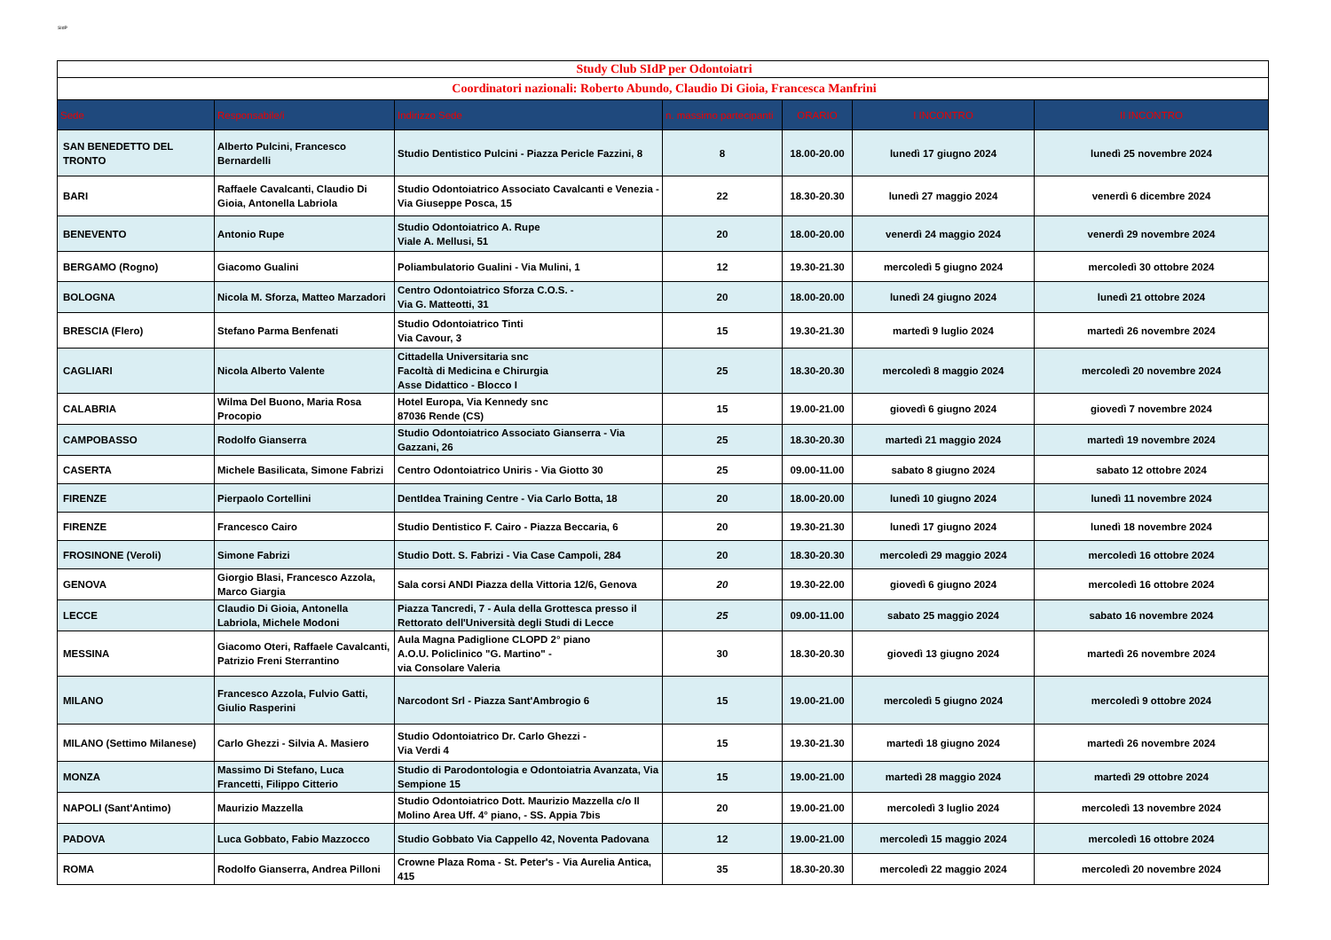SIdP
| Study Club SIdP per Odontoiatri | | | | | | |
| Coordinatori nazionali: Roberto Abundo, Claudio Di Gioia, Francesca Manfrini | | | | | | |
| Sede | Responsabile/i | Indirizzo Sede | n. massimo partecipanti | ORARIO | I INCONTRO | II INCONTRO |
| SAN BENEDETTO DEL TRONTO | Alberto Pulcini, Francesco Bernardelli | Studio Dentistico Pulcini - Piazza Pericle Fazzini, 8 | 8 | 18.00-20.00 | lunedì 17 giugno 2024 | lunedì 25 novembre 2024 |
| BARI | Raffaele Cavalcanti, Claudio Di Gioia, Antonella Labriola | Studio Odontoiatrico Associato Cavalcanti e Venezia - Via Giuseppe Posca, 15 | 22 | 18.30-20.30 | lunedì 27 maggio 2024 | venerdì 6 dicembre 2024 |
| BENEVENTO | Antonio Rupe | Studio Odontoiatrico A. Rupe Viale A. Mellusi, 51 | 20 | 18.00-20.00 | venerdì 24 maggio 2024 | venerdì 29 novembre 2024 |
| BERGAMO (Rogno) | Giacomo Gualini | Poliambulatorio Gualini - Via Mulini, 1 | 12 | 19.30-21.30 | mercoledì 5 giugno 2024 | mercoledì 30 ottobre 2024 |
| BOLOGNA | Nicola M. Sforza, Matteo Marzadori | Centro Odontoiatrico Sforza C.O.S. - Via G. Matteotti, 31 | 20 | 18.00-20.00 | lunedì 24 giugno 2024 | lunedì 21 ottobre 2024 |
| BRESCIA (Flero) | Stefano Parma Benfenati | Studio Odontoiatrico Tinti Via Cavour, 3 | 15 | 19.30-21.30 | martedì 9 luglio 2024 | martedì 26 novembre 2024 |
| CAGLIARI | Nicola Alberto Valente | Cittadella Universitaria snc Facoltà di Medicina e Chirurgia Asse Didattico - Blocco I | 25 | 18.30-20.30 | mercoledì 8 maggio 2024 | mercoledì 20 novembre 2024 |
| CALABRIA | Wilma Del Buono, Maria Rosa Procopio | Hotel Europa, Via Kennedy snc 87036 Rende (CS) | 15 | 19.00-21.00 | giovedì 6 giugno 2024 | giovedì 7 novembre 2024 |
| CAMPOBASSO | Rodolfo Gianserra | Studio Odontoiatrico Associato Gianserra - Via Gazzani, 26 | 25 | 18.30-20.30 | martedì 21 maggio 2024 | martedì 19 novembre 2024 |
| CASERTA | Michele Basilicata, Simone Fabrizi | Centro Odontoiatrico Uniris - Via Giotto 30 | 25 | 09.00-11.00 | sabato 8 giugno 2024 | sabato 12 ottobre 2024 |
| FIRENZE | Pierpaolo Cortellini | DentIdea Training Centre - Via Carlo Botta, 18 | 20 | 18.00-20.00 | lunedì 10 giugno 2024 | lunedì 11 novembre 2024 |
| FIRENZE | Francesco Cairo | Studio Dentistico F. Cairo - Piazza Beccaria, 6 | 20 | 19.30-21.30 | lunedì 17 giugno 2024 | lunedì 18 novembre 2024 |
| FROSINONE (Veroli) | Simone Fabrizi | Studio Dott. S. Fabrizi - Via Case Campoli, 284 | 20 | 18.30-20.30 | mercoledì 29 maggio 2024 | mercoledì 16 ottobre 2024 |
| GENOVA | Giorgio Blasi, Francesco Azzola, Marco Giargia | Sala corsi ANDI Piazza della Vittoria 12/6, Genova | 20 | 19.30-22.00 | giovedì 6 giugno 2024 | mercoledì 16 ottobre 2024 |
| LECCE | Claudio Di Gioia, Antonella Labriola, Michele Modoni | Piazza Tancredi, 7 - Aula della Grottesca presso il Rettorato dell'Università degli Studi di Lecce | 25 | 09.00-11.00 | sabato 25 maggio 2024 | sabato 16 novembre 2024 |
| MESSINA | Giacomo Oteri, Raffaele Cavalcanti, Patrizio Freni Sterrantino | Aula Magna Padiglione CLOPD 2° piano A.O.U. Policlinico "G. Martino" - via Consolare Valeria | 30 | 18.30-20.30 | giovedì 13 giugno 2024 | martedì 26 novembre 2024 |
| MILANO | Francesco Azzola, Fulvio Gatti, Giulio Rasperini | Narcodont Srl - Piazza Sant'Ambrogio 6 | 15 | 19.00-21.00 | mercoledì 5 giugno 2024 | mercoledì 9 ottobre 2024 |
| MILANO (Settimo Milanese) | Carlo Ghezzi - Silvia A. Masiero | Studio Odontoiatrico Dr. Carlo Ghezzi - Via Verdi 4 | 15 | 19.30-21.30 | martedì 18 giugno 2024 | martedì 26 novembre 2024 |
| MONZA | Massimo Di Stefano, Luca Francetti, Filippo Citterio | Studio di Parodontologia e Odontoiatria Avanzata, Via Sempione 15 | 15 | 19.00-21.00 | martedì 28 maggio 2024 | martedì 29 ottobre 2024 |
| NAPOLI (Sant'Antimo) | Maurizio Mazzella | Studio Odontoiatrico Dott. Maurizio Mazzella c/o Il Molino Area Uff. 4° piano, - SS. Appia 7bis | 20 | 19.00-21.00 | mercoledì 3 luglio 2024 | mercoledì 13 novembre 2024 |
| PADOVA | Luca Gobbato, Fabio Mazzocco | Studio Gobbato Via Cappello 42, Noventa Padovana | 12 | 19.00-21.00 | mercoledì 15 maggio 2024 | mercoledì 16 ottobre 2024 |
| ROMA | Rodolfo Gianserra, Andrea Pilloni | Crowne Plaza Roma - St. Peter's - Via Aurelia Antica, 415 | 35 | 18.30-20.30 | mercoledì 22 maggio 2024 | mercoledì 20 novembre 2024 |